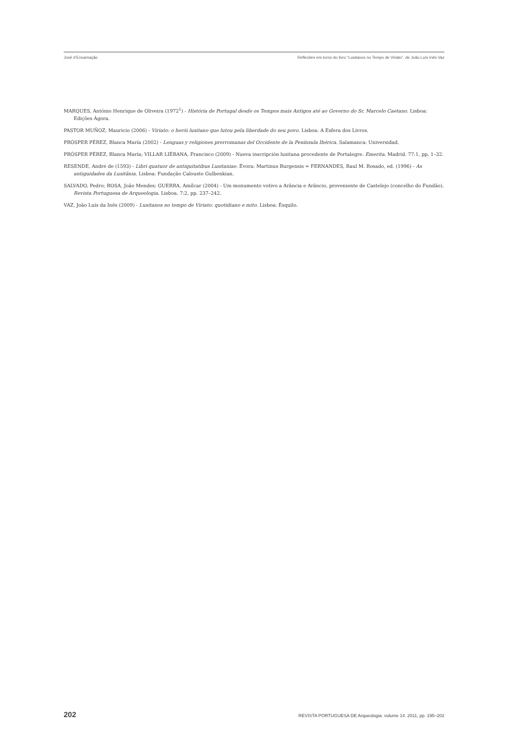José d’Encarnação Reflexões em torno do livro “Lusitanos no Tempo de Viriato”, de João Luís Inês Vaz
MARQUES, António Henrique de Oliveira (1972<sup>1</sup>) - História de Portugal desde os Tempos mais Antigos até ao Governo do Sr. Marcelo Caetano. Lisboa: Edições Ágora.
PASTOR MUÑOZ, Mauricio (2006) - Viriato: o herói lusitano que lutou pela liberdade do seu povo. Lisboa: A Esfera dos Livros.
PRÓSPER PÉREZ, Blanca María (2002) - Lenguas y religiones prerromanas del Occidente de la Península Ibérica. Salamanca: Universidad.
PRÓSPER PÉREZ, Blanca María; VILLAR LIÉBANA, Francisco (2009) - Nueva inscripción lusitana procedente de Portalegre. Emerita. Madrid. 77:1, pp. 1–32.
RESENDE, André de (1593) - Libri quatuor de antiquitatibus Lusitaniae. Évora: Martinus Burgensis = FERNANDES, Raul M. Rosado, ed. (1996) - As antiguidades da Lusitânia. Lisboa: Fundação Calouste Gulbenkian.
SALVADO, Pedro; ROSA, João Mendes; GUERRA, Amílcar (2004) - Um monumento votivo a Arância e Arâncio, proveniente de Castelejo (concelho do Fundão). Revista Portuguesa de Arqueologia. Lisboa. 7:2, pp. 237–242.
VAZ, João Luís da Inês (2009) - Lusitanos no tempo de Viriato: quotidiano e mito. Lisboa: Ésquilo.
202 REVISTA PORTUGUESA DE Arqueologia. volume 14. 2011, pp. 195–202